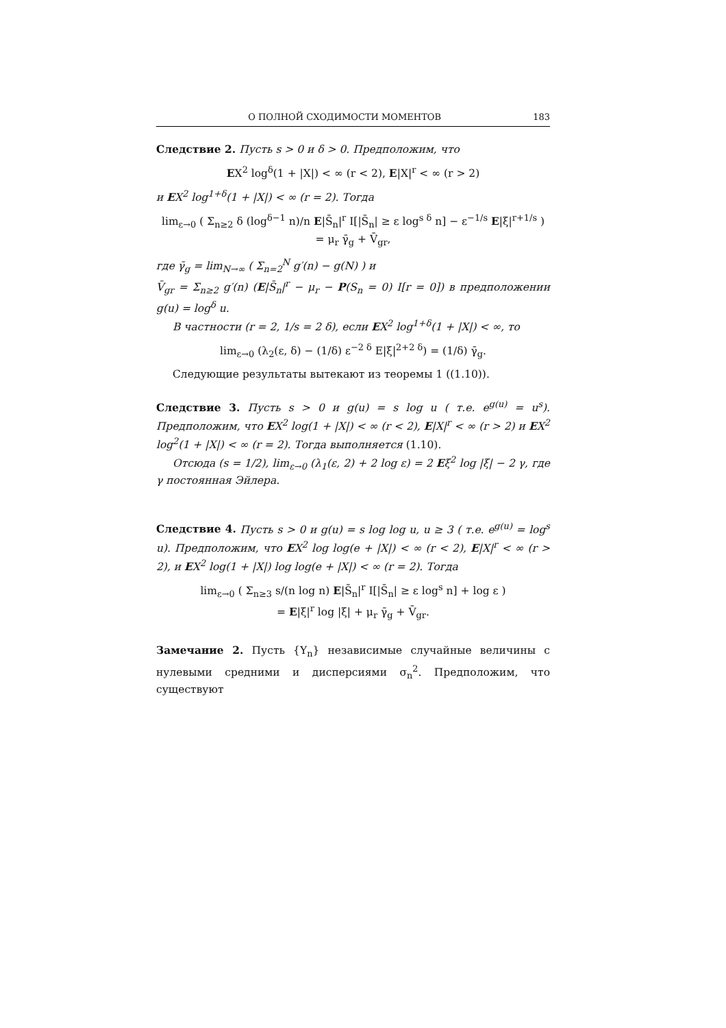О ПОЛНОЙ СХОДИМОСТИ МОМЕНТОВ 183
Следствие 2. Пусть s > 0 и δ > 0. Предположим, что
EX<sup>2</sup> log<sup>δ</sup>(1 + |X|) < ∞ (r < 2), E|X|<sup>r</sup> < ∞ (r > 2)
и EX<sup>2</sup> log<sup>1+δ</sup>(1 + |X|) < ∞ (r = 2). Тогда
lim<sub>ε→0</sub> ( Σ<sub>n≥2</sub> δ (log<sup>δ−1</sup> n)/n E|S̄<sub>n</sub>|<sup>r</sup> I[|S̄<sub>n</sub>| ≥ ε log<sup>s δ</sup> n] − ε<sup>−1/s</sup> E|ξ|<sup>r+1/s</sup> )
= μ<sub>r</sub> γ̄<sub>g</sub> + V̄<sub>gr</sub>,
где γ̄<sub>g</sub> = lim<sub>N→∞</sub> ( Σ<sub>n=2</sub><sup>N</sup> g′(n) − g(N) ) и
V̄<sub>gr</sub> = Σ<sub>n≥2</sub> g′(n) (E|S̄<sub>n</sub>|<sup>r</sup> − μ<sub>r</sub> − P(S<sub>n</sub> = 0) I[r = 0]) в предположении g(u) = log<sup>δ</sup> u.
В частности (r = 2, 1/s = 2 δ), если EX<sup>2</sup> log<sup>1+δ</sup>(1 + |X|) < ∞, то
lim<sub>ε→0</sub> (λ<sub>2</sub>(ε, δ) − (1/δ) ε<sup>−2 δ</sup> E|ξ|<sup>2+2 δ</sup>) = (1/δ) γ̄<sub>g</sub>.
Следующие результаты вытекают из теоремы 1 ((1.10)).
Следствие 3. Пусть s > 0 и g(u) = s log u ( т.е. e<sup>g(u)</sup> = u<sup>s</sup>). Предположим, что EX<sup>2</sup> log(1 + |X|) < ∞ (r < 2), E|X|<sup>r</sup> < ∞ (r > 2) и EX<sup>2</sup> log<sup>2</sup>(1 + |X|) < ∞ (r = 2). Тогда выполняется (1.10).
Отсюда (s = 1/2), lim<sub>ε→0</sub> (λ<sub>1</sub>(ε, 2) + 2 log ε) = 2 Eξ<sup>2</sup> log |ξ| − 2 γ, где γ постоянная Эйлера.
Следствие 4. Пусть s > 0 и g(u) = s log log u, u ≥ 3 ( т.е. e<sup>g(u)</sup> = log<sup>s</sup> u). Предположим, что EX<sup>2</sup> log log(e + |X|) < ∞ (r < 2), E|X|<sup>r</sup> < ∞ (r > 2), и EX<sup>2</sup> log(1 + |X|) log log(e + |X|) < ∞ (r = 2). Тогда
lim<sub>ε→0</sub> ( Σ<sub>n≥3</sub> s/(n log n) E|S̄<sub>n</sub>|<sup>r</sup> I[|S̄<sub>n</sub>| ≥ ε log<sup>s</sup> n] + log ε )
= E|ξ|<sup>r</sup> log |ξ| + μ<sub>r</sub> γ̄<sub>g</sub> + V̄<sub>gr</sub>.
Замечание 2. Пусть {Y<sub>n</sub>} независимые случайные величины с нулевыми средними и дисперсиями σ<sub>n</sub><sup>2</sup>. Предположим, что существуют